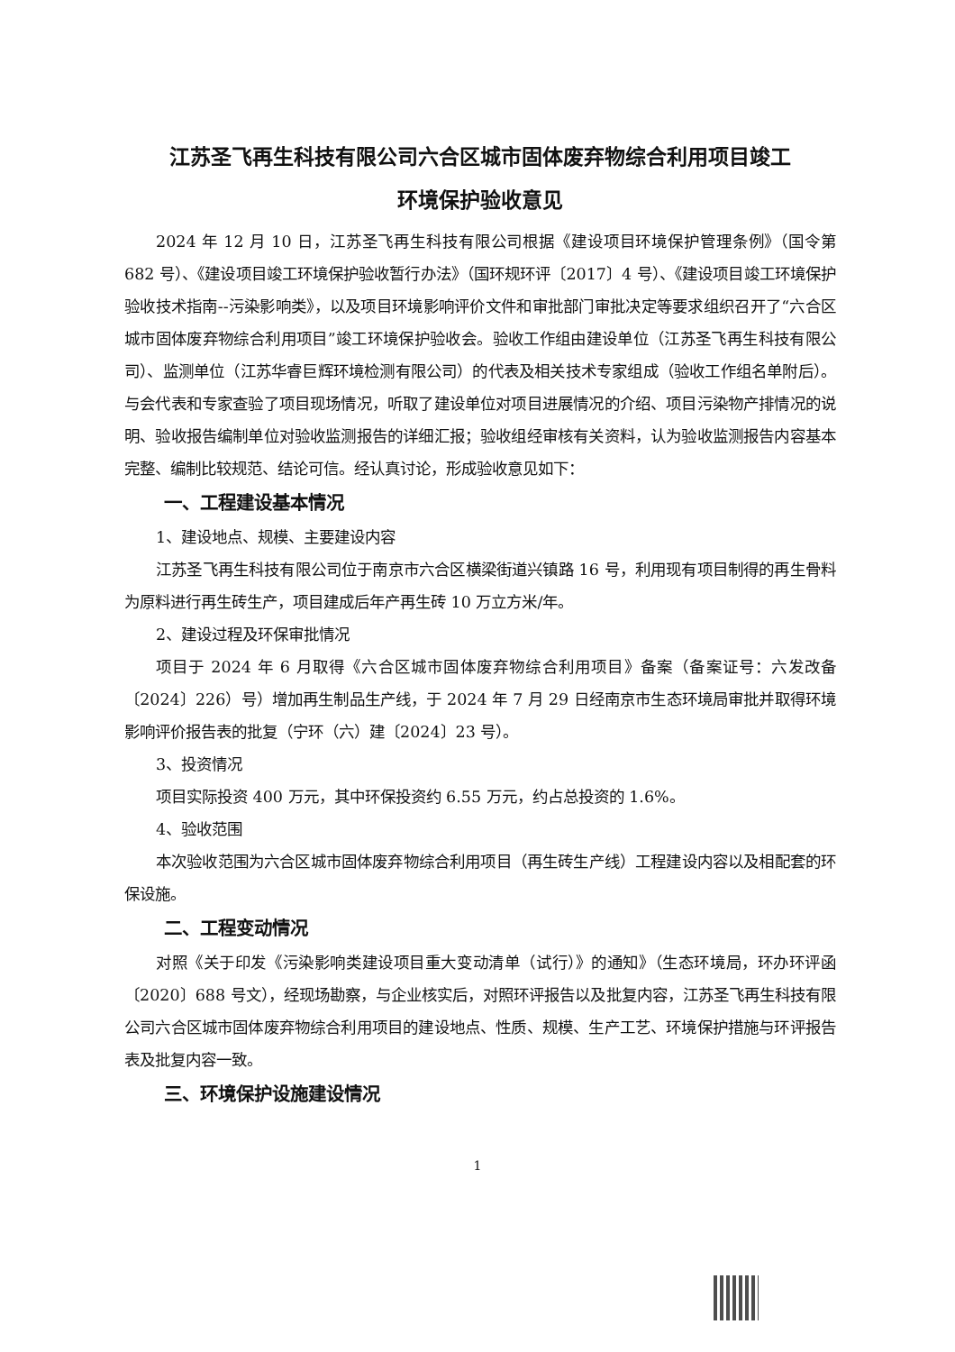江苏圣飞再生科技有限公司六合区城市固体废弃物综合利用项目竣工
环境保护验收意见
2024 年 12 月 10 日，江苏圣飞再生科技有限公司根据《建设项目环境保护管理条例》（国令第 682 号）、《建设项目竣工环境保护验收暂行办法》（国环规环评〔2017〕4 号）、《建设项目竣工环境保护验收技术指南--污染影响类》，以及项目环境影响评价文件和审批部门审批决定等要求组织召开了“六合区城市固体废弃物综合利用项目”竣工环境保护验收会。验收工作组由建设单位（江苏圣飞再生科技有限公司）、监测单位（江苏华睿巨辉环境检测有限公司）的代表及相关技术专家组成（验收工作组名单附后）。与会代表和专家查验了项目现场情况，听取了建设单位对项目进展情况的介绍、项目污染物产排情况的说明、验收报告编制单位对验收监测报告的详细汇报；验收组经审核有关资料，认为验收监测报告内容基本完整、编制比较规范、结论可信。经认真讨论，形成验收意见如下：
一、工程建设基本情况
1、建设地点、规模、主要建设内容
江苏圣飞再生科技有限公司位于南京市六合区横梁街道兴镇路 16 号，利用现有项目制得的再生骨料为原料进行再生砖生产，项目建成后年产再生砖 10 万立方米/年。
2、建设过程及环保审批情况
项目于 2024 年 6 月取得《六合区城市固体废弃物综合利用项目》备案（备案证号：六发改备〔2024〕226）号）增加再生制品生产线，于 2024 年 7 月 29 日经南京市生态环境局审批并取得环境影响评价报告表的批复（宁环（六）建〔2024〕23 号）。
3、投资情况
项目实际投资 400 万元，其中环保投资约 6.55 万元，约占总投资的 1.6%。
4、验收范围
本次验收范围为六合区城市固体废弃物综合利用项目（再生砖生产线）工程建设内容以及相配套的环保设施。
二、工程变动情况
对照《关于印发《污染影响类建设项目重大变动清单（试行）》的通知》（生态环境局，环办环评函〔2020〕688 号文），经现场勘察，与企业核实后，对照环评报告以及批复内容，江苏圣飞再生科技有限公司六合区城市固体废弃物综合利用项目的建设地点、性质、规模、生产工艺、环境保护措施与环评报告表及批复内容一致。
三、环境保护设施建设情况
1